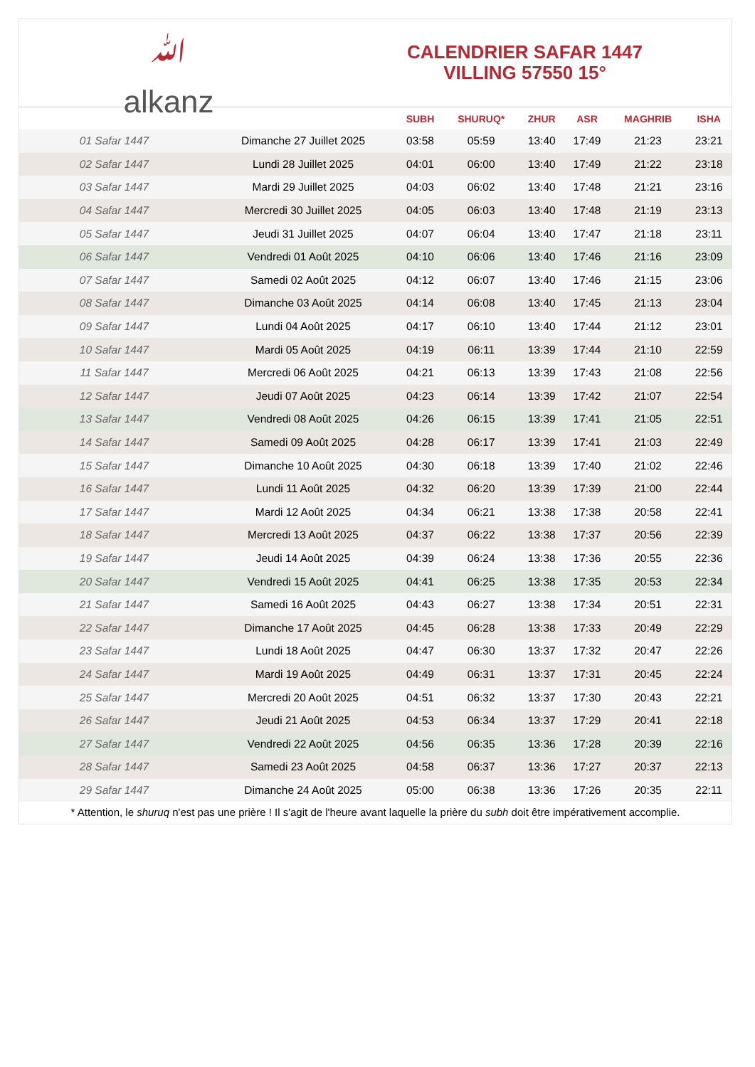ﷲ
alkanz
CALENDRIER SAFAR 1447
VILLING 57550 15°
| | | SUBH | SHURUQ* | ZHUR | ASR | MAGHRIB | ISHA |
| --- | --- | --- | --- | --- | --- | --- | --- |
| 01 Safar 1447 | Dimanche 27 Juillet 2025 | 03:58 | 05:59 | 13:40 | 17:49 | 21:23 | 23:21 |
| 02 Safar 1447 | Lundi 28 Juillet 2025 | 04:01 | 06:00 | 13:40 | 17:49 | 21:22 | 23:18 |
| 03 Safar 1447 | Mardi 29 Juillet 2025 | 04:03 | 06:02 | 13:40 | 17:48 | 21:21 | 23:16 |
| 04 Safar 1447 | Mercredi 30 Juillet 2025 | 04:05 | 06:03 | 13:40 | 17:48 | 21:19 | 23:13 |
| 05 Safar 1447 | Jeudi 31 Juillet 2025 | 04:07 | 06:04 | 13:40 | 17:47 | 21:18 | 23:11 |
| 06 Safar 1447 | Vendredi 01 Août 2025 | 04:10 | 06:06 | 13:40 | 17:46 | 21:16 | 23:09 |
| 07 Safar 1447 | Samedi 02 Août 2025 | 04:12 | 06:07 | 13:40 | 17:46 | 21:15 | 23:06 |
| 08 Safar 1447 | Dimanche 03 Août 2025 | 04:14 | 06:08 | 13:40 | 17:45 | 21:13 | 23:04 |
| 09 Safar 1447 | Lundi 04 Août 2025 | 04:17 | 06:10 | 13:40 | 17:44 | 21:12 | 23:01 |
| 10 Safar 1447 | Mardi 05 Août 2025 | 04:19 | 06:11 | 13:39 | 17:44 | 21:10 | 22:59 |
| 11 Safar 1447 | Mercredi 06 Août 2025 | 04:21 | 06:13 | 13:39 | 17:43 | 21:08 | 22:56 |
| 12 Safar 1447 | Jeudi 07 Août 2025 | 04:23 | 06:14 | 13:39 | 17:42 | 21:07 | 22:54 |
| 13 Safar 1447 | Vendredi 08 Août 2025 | 04:26 | 06:15 | 13:39 | 17:41 | 21:05 | 22:51 |
| 14 Safar 1447 | Samedi 09 Août 2025 | 04:28 | 06:17 | 13:39 | 17:41 | 21:03 | 22:49 |
| 15 Safar 1447 | Dimanche 10 Août 2025 | 04:30 | 06:18 | 13:39 | 17:40 | 21:02 | 22:46 |
| 16 Safar 1447 | Lundi 11 Août 2025 | 04:32 | 06:20 | 13:39 | 17:39 | 21:00 | 22:44 |
| 17 Safar 1447 | Mardi 12 Août 2025 | 04:34 | 06:21 | 13:38 | 17:38 | 20:58 | 22:41 |
| 18 Safar 1447 | Mercredi 13 Août 2025 | 04:37 | 06:22 | 13:38 | 17:37 | 20:56 | 22:39 |
| 19 Safar 1447 | Jeudi 14 Août 2025 | 04:39 | 06:24 | 13:38 | 17:36 | 20:55 | 22:36 |
| 20 Safar 1447 | Vendredi 15 Août 2025 | 04:41 | 06:25 | 13:38 | 17:35 | 20:53 | 22:34 |
| 21 Safar 1447 | Samedi 16 Août 2025 | 04:43 | 06:27 | 13:38 | 17:34 | 20:51 | 22:31 |
| 22 Safar 1447 | Dimanche 17 Août 2025 | 04:45 | 06:28 | 13:38 | 17:33 | 20:49 | 22:29 |
| 23 Safar 1447 | Lundi 18 Août 2025 | 04:47 | 06:30 | 13:37 | 17:32 | 20:47 | 22:26 |
| 24 Safar 1447 | Mardi 19 Août 2025 | 04:49 | 06:31 | 13:37 | 17:31 | 20:45 | 22:24 |
| 25 Safar 1447 | Mercredi 20 Août 2025 | 04:51 | 06:32 | 13:37 | 17:30 | 20:43 | 22:21 |
| 26 Safar 1447 | Jeudi 21 Août 2025 | 04:53 | 06:34 | 13:37 | 17:29 | 20:41 | 22:18 |
| 27 Safar 1447 | Vendredi 22 Août 2025 | 04:56 | 06:35 | 13:36 | 17:28 | 20:39 | 22:16 |
| 28 Safar 1447 | Samedi 23 Août 2025 | 04:58 | 06:37 | 13:36 | 17:27 | 20:37 | 22:13 |
| 29 Safar 1447 | Dimanche 24 Août 2025 | 05:00 | 06:38 | 13:36 | 17:26 | 20:35 | 22:11 |
* Attention, le shuruq n'est pas une prière ! Il s'agit de l'heure avant laquelle la prière du subh doit être impérativement accomplie.